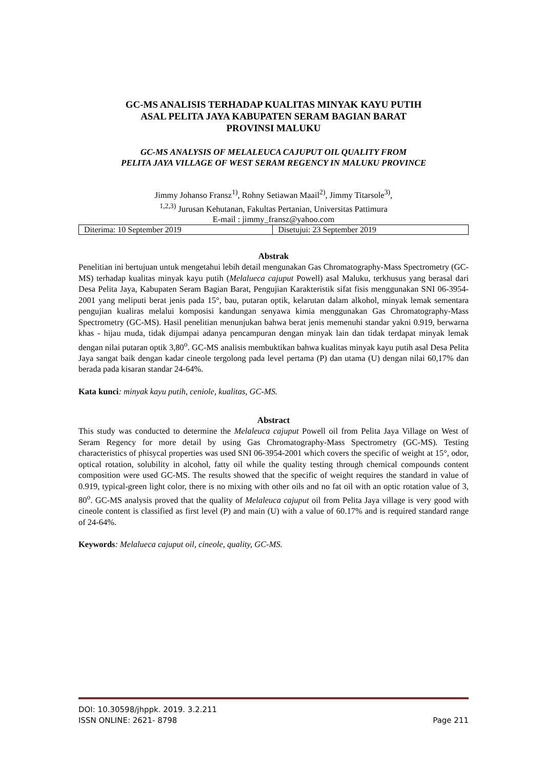GC-MS ANALISIS TERHADAP KUALITAS MINYAK KAYU PUTIH
ASAL PELITA JAYA KABUPATEN SERAM BAGIAN BARAT
PROVINSI MALUKU
GC-MS ANALYSIS OF MELALEUCA CAJUPUT OIL QUALITY FROM
PELITA JAYA VILLAGE OF WEST SERAM REGENCY IN MALUKU PROVINCE
Jimmy Johanso Fransz<sup>1)</sup>, Rohny Setiawan Maail<sup>2)</sup>, Jimmy Titarsole<sup>3)</sup>,
<sup>1,2,3)</sup> Jurusan Kehutanan, Fakultas Pertanian, Universitas Pattimura
E-mail : jimmy_fransz@yahoo.com
| Diterima: 10 September 2019 | Disetujui: 23 September 2019 |
Abstrak
Penelitian ini bertujuan untuk mengetahui lebih detail mengunakan Gas Chromatography-Mass Spectrometry (GC-MS) terhadap kualitas minyak kayu putih (Melalueca cajuput Powell) asal Maluku, terkhusus yang berasal dari Desa Pelita Jaya, Kabupaten Seram Bagian Barat, Pengujian Karakteristik sifat fisis menggunakan SNI 06-3954-2001 yang meliputi berat jenis pada 15°, bau, putaran optik, kelarutan dalam alkohol, minyak lemak sementara pengujian kualiras melalui komposisi kandungan senyawa kimia menggunakan Gas Chromatography-Mass Spectrometry (GC-MS). Hasil penelitian menunjukan bahwa berat jenis memenuhi standar yakni 0.919, berwarna khas - hijau muda, tidak dijumpai adanya pencampuran dengan minyak lain dan tidak terdapat minyak lemak dengan nilai putaran optik 3,80<sup>o</sup>. GC-MS analisis membuktikan bahwa kualitas minyak kayu putih asal Desa Pelita Jaya sangat baik dengan kadar cineole tergolong pada level pertama (P) dan utama (U) dengan nilai 60,17% dan berada pada kisaran standar 24-64%.
Kata kunci: minyak kayu putih, ceniole, kualitas, GC-MS.
Abstract
This study was conducted to determine the Melaleuca cajuput Powell oil from Pelita Jaya Village on West of Seram Regency for more detail by using Gas Chromatography-Mass Spectrometry (GC-MS). Testing characteristics of phisycal properties was used SNI 06-3954-2001 which covers the specific of weight at 15°, odor, optical rotation, solubility in alcohol, fatty oil while the quality testing through chemical compounds content composition were used GC-MS. The results showed that the specific of weight requires the standard in value of 0.919, typical-green light color, there is no mixing with other oils and no fat oil with an optic rotation value of 3, 80<sup>o</sup>. GC-MS analysis proved that the quality of Melaleuca cajuput oil from Pelita Jaya village is very good with cineole content is classified as first level (P) and main (U) with a value of 60.17% and is required standard range of 24-64%.
Keywords: Melalueca cajuput oil, cineole, quality, GC-MS.
DOI: 10.30598/jhppk. 2019. 3.2.211
ISSN ONLINE: 2621- 8798 Page 211